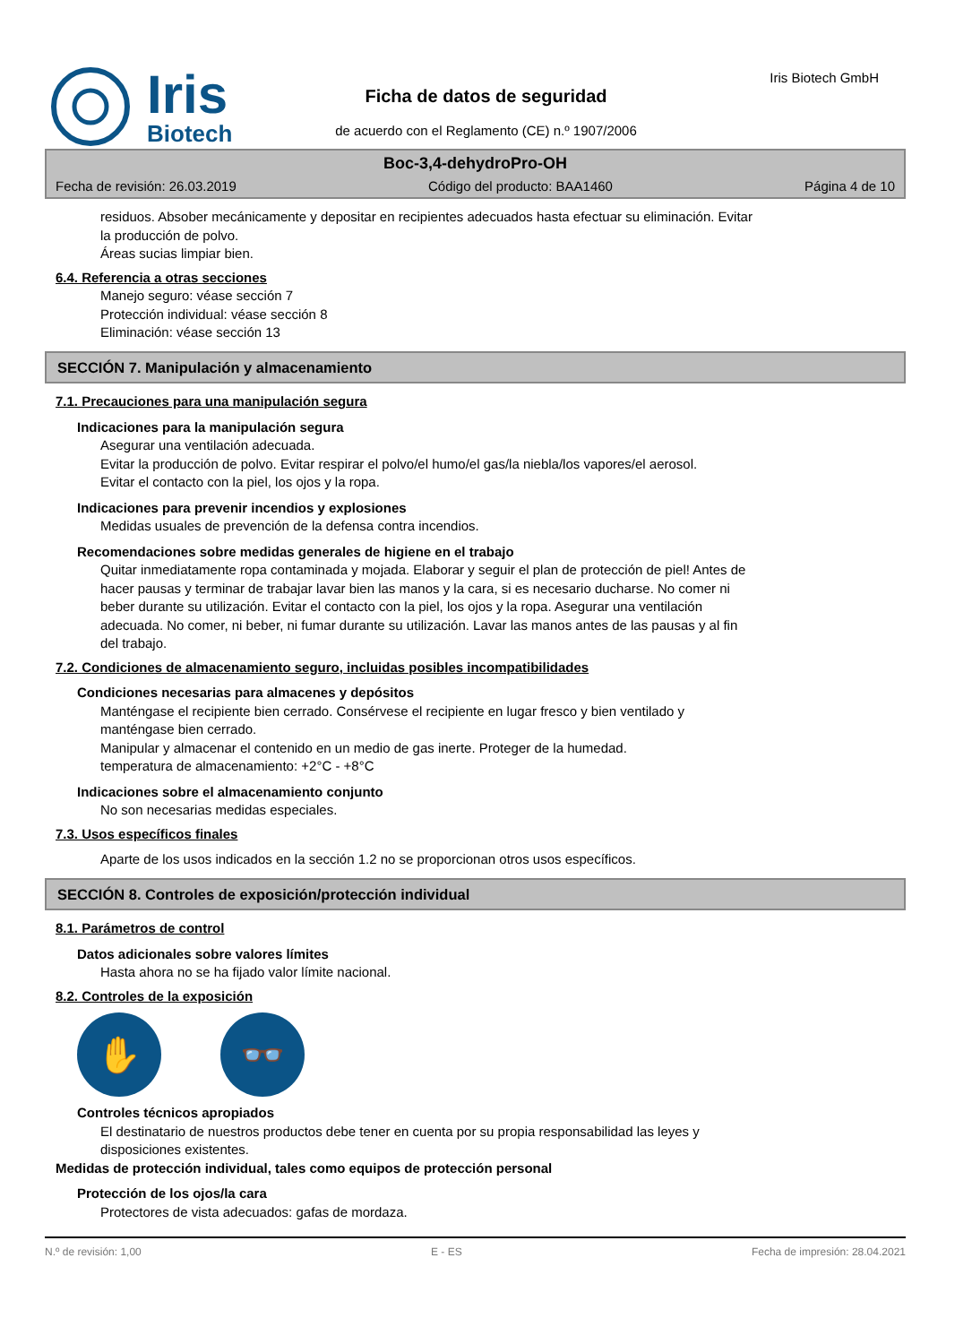Iris
Biotech
Ficha de datos de seguridad
de acuerdo con el Reglamento (CE) n.º 1907/2006
Iris Biotech GmbH
Boc-3,4-dehydroPro-OH
Fecha de revisión: 26.03.2019 Código del producto: BAA1460 Página 4 de 10
residuos. Absober mecánicamente y depositar en recipientes adecuados hasta efectuar su eliminación. Evitar
la producción de polvo.
Áreas sucias limpiar bien.
6.4. Referencia a otras secciones
Manejo seguro: véase sección 7
Protección individual: véase sección 8
Eliminación: véase sección 13
SECCIÓN 7. Manipulación y almacenamiento
7.1. Precauciones para una manipulación segura
Indicaciones para la manipulación segura
Asegurar una ventilación adecuada.
Evitar la producción de polvo. Evitar respirar el polvo/el humo/el gas/la niebla/los vapores/el aerosol.
Evitar el contacto con la piel, los ojos y la ropa.
Indicaciones para prevenir incendios y explosiones
Medidas usuales de prevención de la defensa contra incendios.
Recomendaciones sobre medidas generales de higiene en el trabajo
Quitar inmediatamente ropa contaminada y mojada. Elaborar y seguir el plan de protección de piel! Antes de
hacer pausas y terminar de trabajar lavar bien las manos y la cara, si es necesario ducharse. No comer ni
beber durante su utilización. Evitar el contacto con la piel, los ojos y la ropa. Asegurar una ventilación
adecuada. No comer, ni beber, ni fumar durante su utilización. Lavar las manos antes de las pausas y al fin
del trabajo.
7.2. Condiciones de almacenamiento seguro, incluidas posibles incompatibilidades
Condiciones necesarias para almacenes y depósitos
Manténgase el recipiente bien cerrado. Consérvese el recipiente en lugar fresco y bien ventilado y
manténgase bien cerrado.
Manipular y almacenar el contenido en un medio de gas inerte. Proteger de la humedad.
temperatura de almacenamiento: +2°C - +8°C
Indicaciones sobre el almacenamiento conjunto
No son necesarias medidas especiales.
7.3. Usos específicos finales
Aparte de los usos indicados en la sección 1.2 no se proporcionan otros usos específicos.
SECCIÓN 8. Controles de exposición/protección individual
8.1. Parámetros de control
Datos adicionales sobre valores límites
Hasta ahora no se ha fijado valor límite nacional.
8.2. Controles de la exposición
✋ 👓
Controles técnicos apropiados
El destinatario de nuestros productos debe tener en cuenta por su propia responsabilidad las leyes y
disposiciones existentes.
Medidas de protección individual, tales como equipos de protección personal
Protección de los ojos/la cara
Protectores de vista adecuados: gafas de mordaza.
N.º de revisión: 1,00 E - ES Fecha de impresión: 28.04.2021